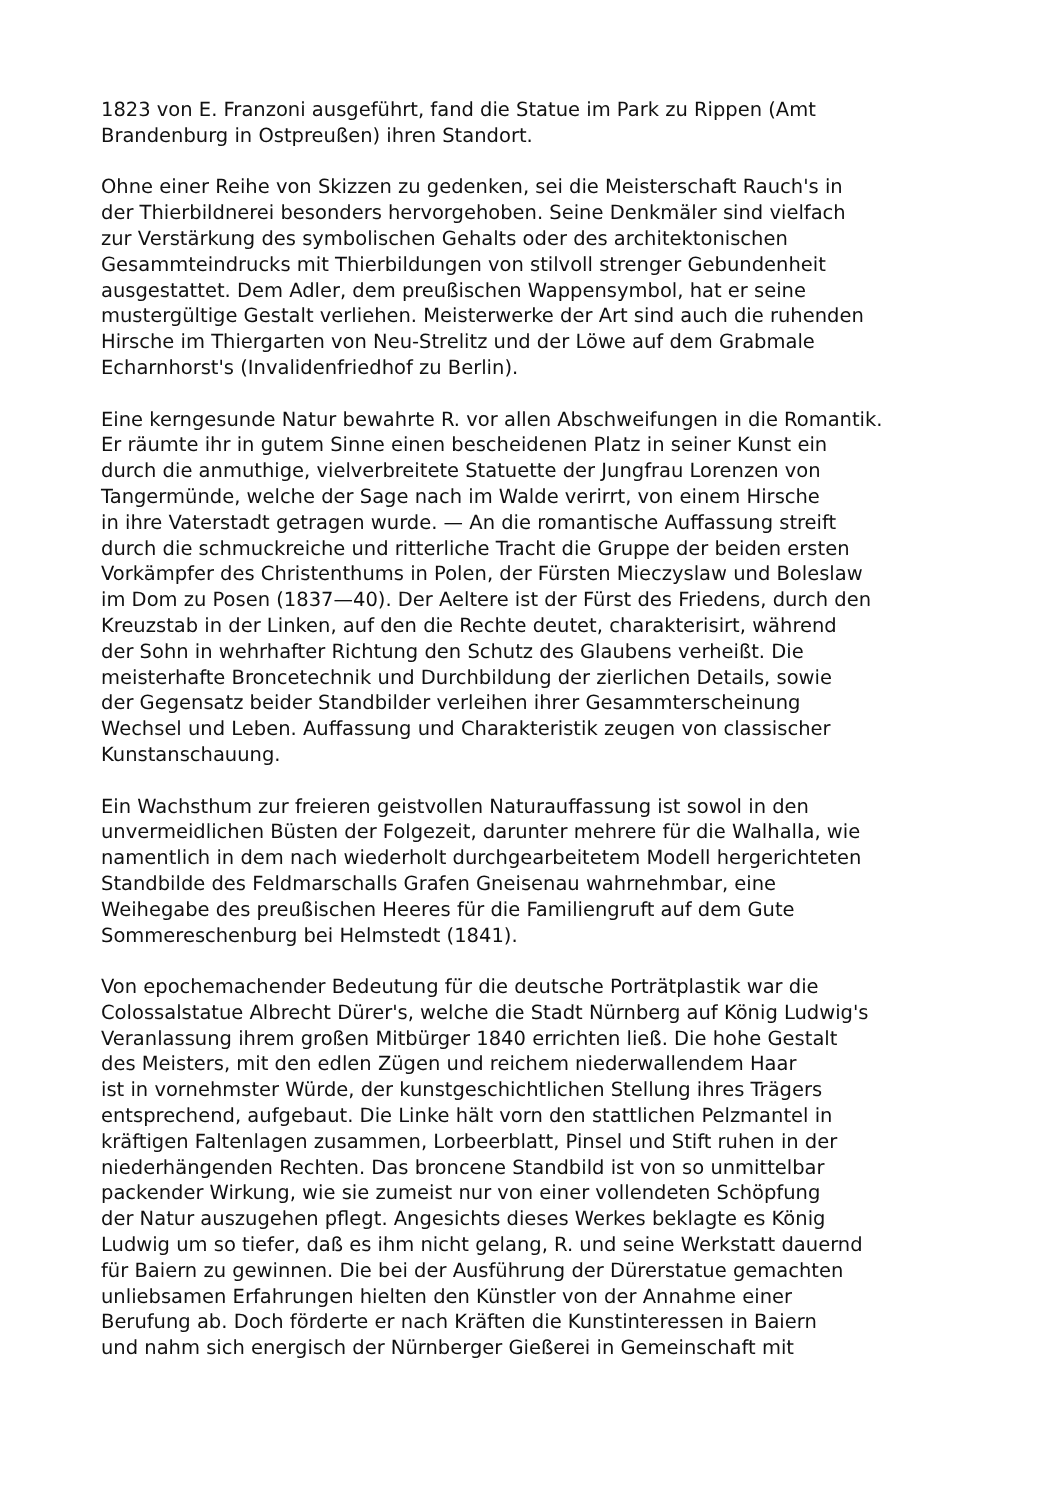1823 von E. Franzoni ausgeführt, fand die Statue im Park zu Rippen (Amt
Brandenburg in Ostpreußen) ihren Standort.
Ohne einer Reihe von Skizzen zu gedenken, sei die Meisterschaft Rauch's in
der Thierbildnerei besonders hervorgehoben. Seine Denkmäler sind vielfach
zur Verstärkung des symbolischen Gehalts oder des architektonischen
Gesammteindrucks mit Thierbildungen von stilvoll strenger Gebundenheit
ausgestattet. Dem Adler, dem preußischen Wappensymbol, hat er seine
mustergültige Gestalt verliehen. Meisterwerke der Art sind auch die ruhenden
Hirsche im Thiergarten von Neu-Strelitz und der Löwe auf dem Grabmale
Echarnhorst's (Invalidenfriedhof zu Berlin).
Eine kerngesunde Natur bewahrte R. vor allen Abschweifungen in die Romantik.
Er räumte ihr in gutem Sinne einen bescheidenen Platz in seiner Kunst ein
durch die anmuthige, vielverbreitete Statuette der Jungfrau Lorenzen von
Tangermünde, welche der Sage nach im Walde verirrt, von einem Hirsche
in ihre Vaterstadt getragen wurde. — An die romantische Auffassung streift
durch die schmuckreiche und ritterliche Tracht die Gruppe der beiden ersten
Vorkämpfer des Christenthums in Polen, der Fürsten Mieczyslaw und Boleslaw
im Dom zu Posen (1837—40). Der Aeltere ist der Fürst des Friedens, durch den
Kreuzstab in der Linken, auf den die Rechte deutet, charakterisirt, während
der Sohn in wehrhafter Richtung den Schutz des Glaubens verheißt. Die
meisterhafte Broncetechnik und Durchbildung der zierlichen Details, sowie
der Gegensatz beider Standbilder verleihen ihrer Gesammterscheinung
Wechsel und Leben. Auffassung und Charakteristik zeugen von classischer
Kunstanschauung.
Ein Wachsthum zur freieren geistvollen Naturauffassung ist sowol in den
unvermeidlichen Büsten der Folgezeit, darunter mehrere für die Walhalla, wie
namentlich in dem nach wiederholt durchgearbeitetem Modell hergerichteten
Standbilde des Feldmarschalls Grafen Gneisenau wahrnehmbar, eine
Weihegabe des preußischen Heeres für die Familiengruft auf dem Gute
Sommereschenburg bei Helmstedt (1841).
Von epochemachender Bedeutung für die deutsche Porträtplastik war die
Colossalstatue Albrecht Dürer's, welche die Stadt Nürnberg auf König Ludwig's
Veranlassung ihrem großen Mitbürger 1840 errichten ließ. Die hohe Gestalt
des Meisters, mit den edlen Zügen und reichem niederwallendem Haar
ist in vornehmster Würde, der kunstgeschichtlichen Stellung ihres Trägers
entsprechend, aufgebaut. Die Linke hält vorn den stattlichen Pelzmantel in
kräftigen Faltenlagen zusammen, Lorbeerblatt, Pinsel und Stift ruhen in der
niederhängenden Rechten. Das broncene Standbild ist von so unmittelbar
packender Wirkung, wie sie zumeist nur von einer vollendeten Schöpfung
der Natur auszugehen pflegt. Angesichts dieses Werkes beklagte es König
Ludwig um so tiefer, daß es ihm nicht gelang, R. und seine Werkstatt dauernd
für Baiern zu gewinnen. Die bei der Ausführung der Dürerstatue gemachten
unliebsamen Erfahrungen hielten den Künstler von der Annahme einer
Berufung ab. Doch förderte er nach Kräften die Kunstinteressen in Baiern
und nahm sich energisch der Nürnberger Gießerei in Gemeinschaft mit